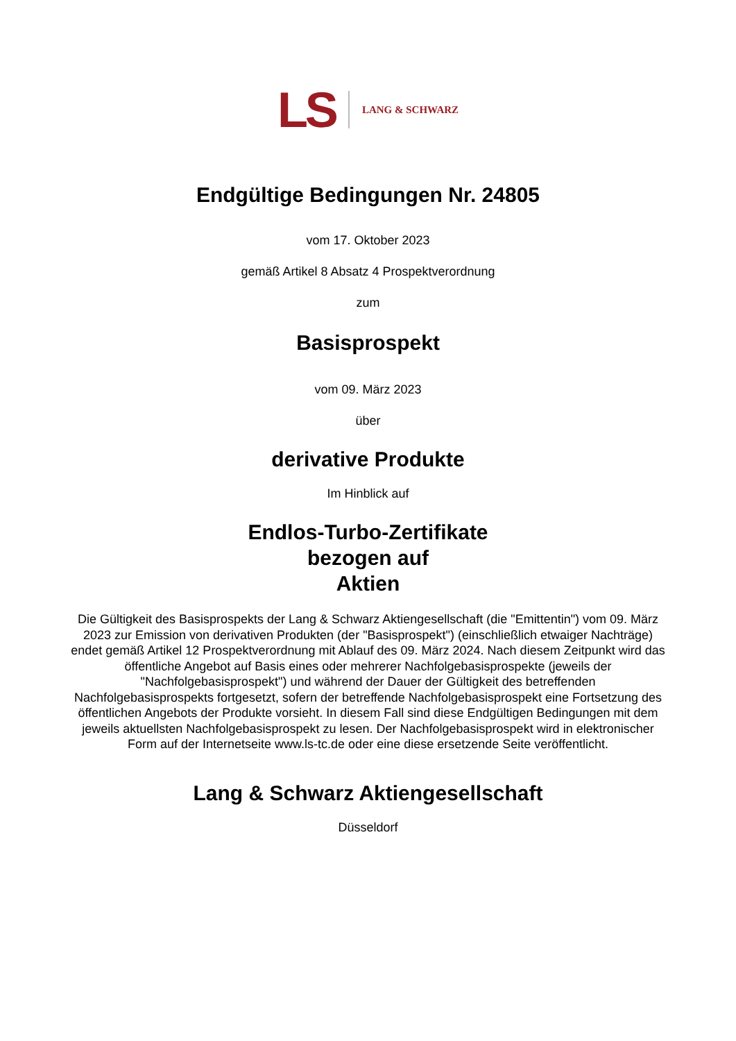LS LANG & SCHWARZ
Endgültige Bedingungen Nr. 24805
vom 17. Oktober 2023
gemäß Artikel 8 Absatz 4 Prospektverordnung
zum
Basisprospekt
vom 09. März 2023
über
derivative Produkte
Im Hinblick auf
Endlos-Turbo-Zertifikate
bezogen auf
Aktien
Die Gültigkeit des Basisprospekts der Lang & Schwarz Aktiengesellschaft (die "Emittentin") vom 09. März 2023 zur Emission von derivativen Produkten (der "Basisprospekt") (einschließlich etwaiger Nachträge) endet gemäß Artikel 12 Prospektverordnung mit Ablauf des 09. März 2024. Nach diesem Zeitpunkt wird das öffentliche Angebot auf Basis eines oder mehrerer Nachfolgebasisprospekte (jeweils der "Nachfolgebasisprospekt") und während der Dauer der Gültigkeit des betreffenden Nachfolgebasisprospekts fortgesetzt, sofern der betreffende Nachfolgebasisprospekt eine Fortsetzung des öffentlichen Angebots der Produkte vorsieht. In diesem Fall sind diese Endgültigen Bedingungen mit dem jeweils aktuellsten Nachfolgebasisprospekt zu lesen. Der Nachfolgebasisprospekt wird in elektronischer Form auf der Internetseite www.ls-tc.de oder eine diese ersetzende Seite veröffentlicht.
Lang & Schwarz Aktiengesellschaft
Düsseldorf